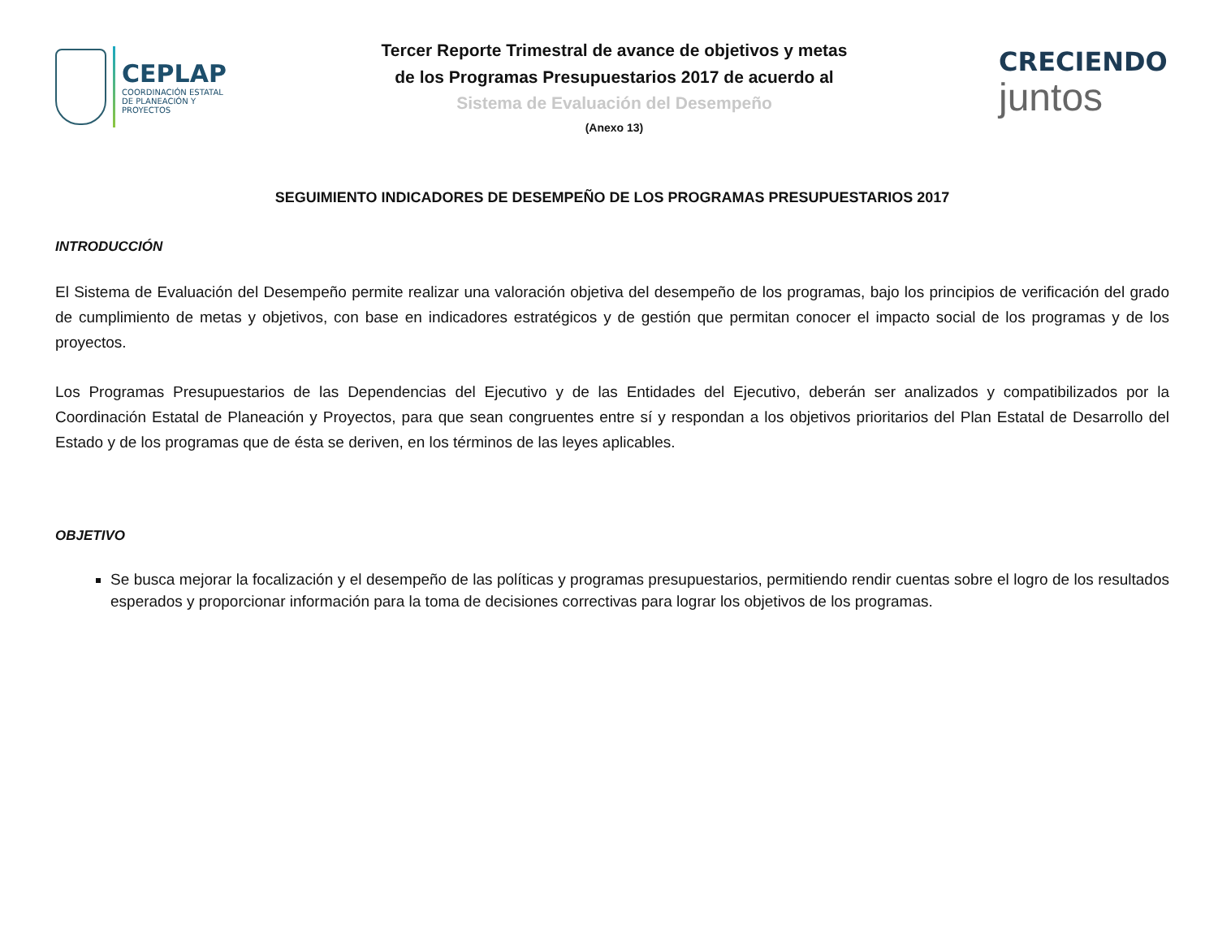CEPLAP
COORDINACIÓN ESTATAL
DE PLANEACIÓN Y PROYECTOS
Tercer Reporte Trimestral de avance de objetivos y metas
de los Programas Presupuestarios 2017 de acuerdo al
Sistema de Evaluación del Desempeño
(Anexo 13)
CRECIENDO
juntos
SEGUIMIENTO INDICADORES DE DESEMPEÑO DE LOS PROGRAMAS PRESUPUESTARIOS 2017
INTRODUCCIÓN
El Sistema de Evaluación del Desempeño permite realizar una valoración objetiva del desempeño de los programas, bajo los principios de verificación del grado de cumplimiento de metas y objetivos, con base en indicadores estratégicos y de gestión que permitan conocer el impacto social de los programas y de los proyectos.
Los Programas Presupuestarios de las Dependencias del Ejecutivo y de las Entidades del Ejecutivo, deberán ser analizados y compatibilizados por la Coordinación Estatal de Planeación y Proyectos, para que sean congruentes entre sí y respondan a los objetivos prioritarios del Plan Estatal de Desarrollo del Estado y de los programas que de ésta se deriven, en los términos de las leyes aplicables.
OBJETIVO
Se busca mejorar la focalización y el desempeño de las políticas y programas presupuestarios, permitiendo rendir cuentas sobre el logro de los resultados esperados y proporcionar información para la toma de decisiones correctivas para lograr los objetivos de los programas.